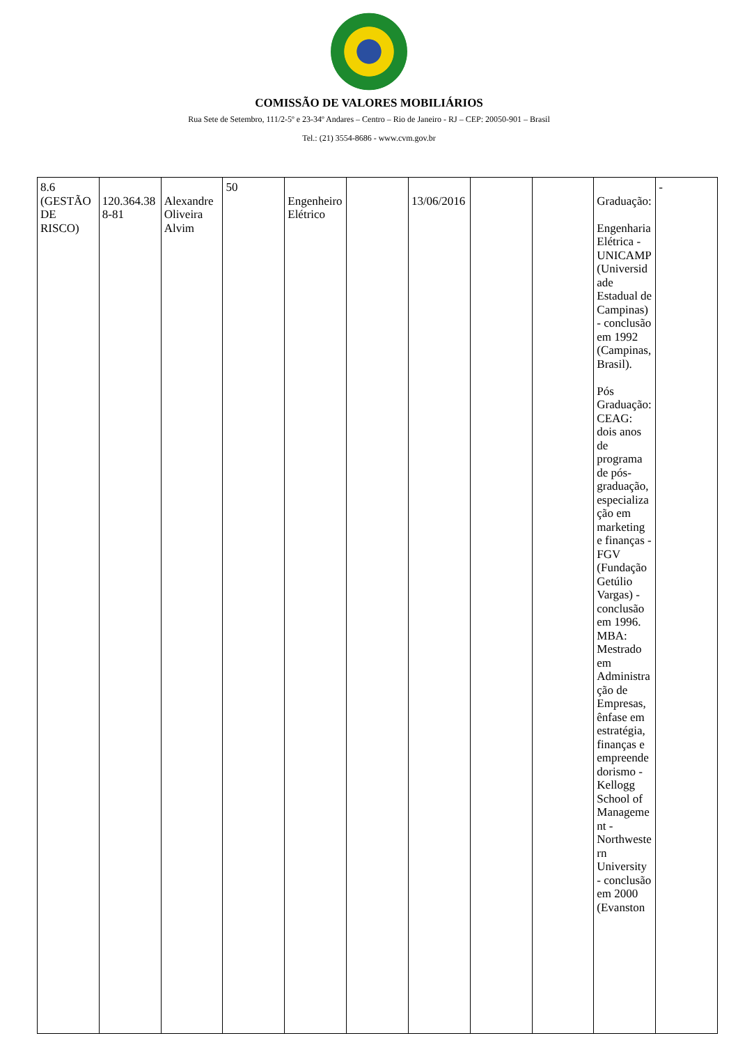COMISSÃO DE VALORES MOBILIÁRIOS
Rua Sete de Setembro, 111/2-5º e 23-34º Andares – Centro – Rio de Janeiro - RJ – CEP: 20050-901 – Brasil
Tel.: (21) 3554-8686 - www.cvm.gov.br
| 8.6 (GESTÃO DE RISCO) | 120.364.388-81 | Alexandre Oliveira Alvim | 50 | Engenheiro Elétrico | | 13/06/2016 | | | Graduação: Engenharia Elétrica - UNICAMP (Universidade Estadual de Campinas) - conclusão em 1992 (Campinas, Brasil). Pós Graduação: CEAG: dois anos de programa de pós-graduação, especialização em marketing e finanças - FGV (Fundação Getúlio Vargas) - conclusão em 1996. MBA: Mestrado em Administração de Empresas, ênfase em estratégia, finanças e empreendedorismo - Kellogg School of Management - Northwestern University - conclusão em 2000 (Evanston | - |